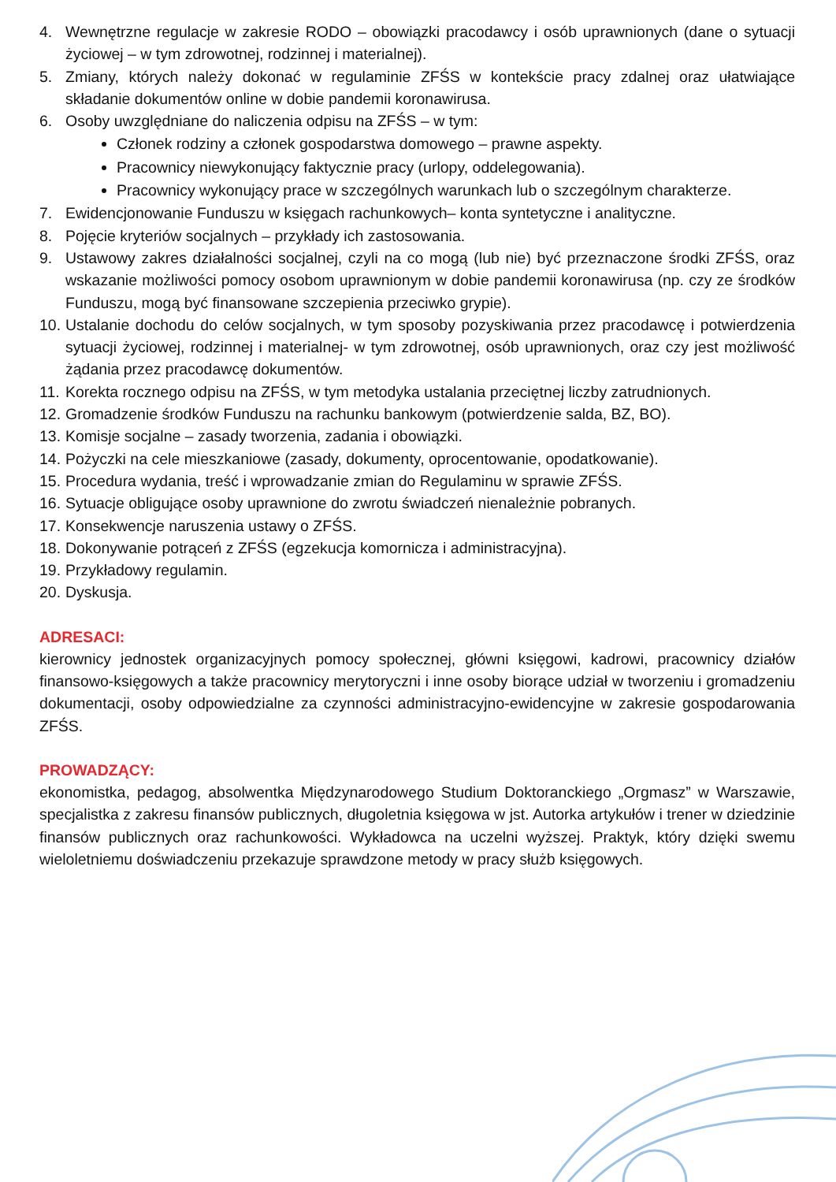4. Wewnętrzne regulacje w zakresie RODO – obowiązki pracodawcy i osób uprawnionych (dane o sytuacji życiowej – w tym zdrowotnej, rodzinnej i materialnej).
5. Zmiany, których należy dokonać w regulaminie ZFŚS w kontekście pracy zdalnej oraz ułatwiające składanie dokumentów online w dobie pandemii koronawirusa.
6. Osoby uwzględniane do naliczenia odpisu na ZFŚS – w tym:
Członek rodziny a członek gospodarstwa domowego – prawne aspekty.
Pracownicy niewykonujący faktycznie pracy (urlopy, oddelegowania).
Pracownicy wykonujący prace w szczególnych warunkach lub o szczególnym charakterze.
7. Ewidencjonowanie Funduszu w księgach rachunkowych– konta syntetyczne i analityczne.
8. Pojęcie kryteriów socjalnych – przykłady ich zastosowania.
9. Ustawowy zakres działalności socjalnej, czyli na co mogą (lub nie) być przeznaczone środki ZFŚS, oraz wskazanie możliwości pomocy osobom uprawnionym w dobie pandemii koronawirusa (np. czy ze środków Funduszu, mogą być finansowane szczepienia przeciwko grypie).
10. Ustalanie dochodu do celów socjalnych, w tym sposoby pozyskiwania przez pracodawcę i potwierdzenia sytuacji życiowej, rodzinnej i materialnej- w tym zdrowotnej, osób uprawnionych, oraz czy jest możliwość żądania przez pracodawcę dokumentów.
11. Korekta rocznego odpisu na ZFŚS, w tym metodyka ustalania przeciętnej liczby zatrudnionych.
12. Gromadzenie środków Funduszu na rachunku bankowym (potwierdzenie salda, BZ, BO).
13. Komisje socjalne – zasady tworzenia, zadania i obowiązki.
14. Pożyczki na cele mieszkaniowe (zasady, dokumenty, oprocentowanie, opodatkowanie).
15. Procedura wydania, treść i wprowadzanie zmian do Regulaminu w sprawie ZFŚS.
16. Sytuacje obligujące osoby uprawnione do zwrotu świadczeń nienależnie pobranych.
17. Konsekwencje naruszenia ustawy o ZFŚS.
18. Dokonywanie potrąceń z ZFŚS (egzekucja komornicza i administracyjna).
19. Przykładowy regulamin.
20. Dyskusja.
ADRESACI:
kierownicy jednostek organizacyjnych pomocy społecznej, główni księgowi, kadrowi, pracownicy działów finansowo-księgowych a także pracownicy merytoryczni i inne osoby biorące udział w tworzeniu i gromadzeniu dokumentacji, osoby odpowiedzialne za czynności administracyjno-ewidencyjne w zakresie gospodarowania ZFŚS.
PROWADZĄCY:
ekonomistka, pedagog, absolwentka Międzynarodowego Studium Doktoranckiego „Orgmasz” w Warszawie, specjalistka z zakresu finansów publicznych, długoletnia księgowa w jst. Autorka artykułów i trener w dziedzinie finansów publicznych oraz rachunkowości. Wykładowca na uczelni wyższej. Praktyk, który dzięki swemu wieloletniemu doświadczeniu przekazuje sprawdzone metody w pracy służb księgowych.